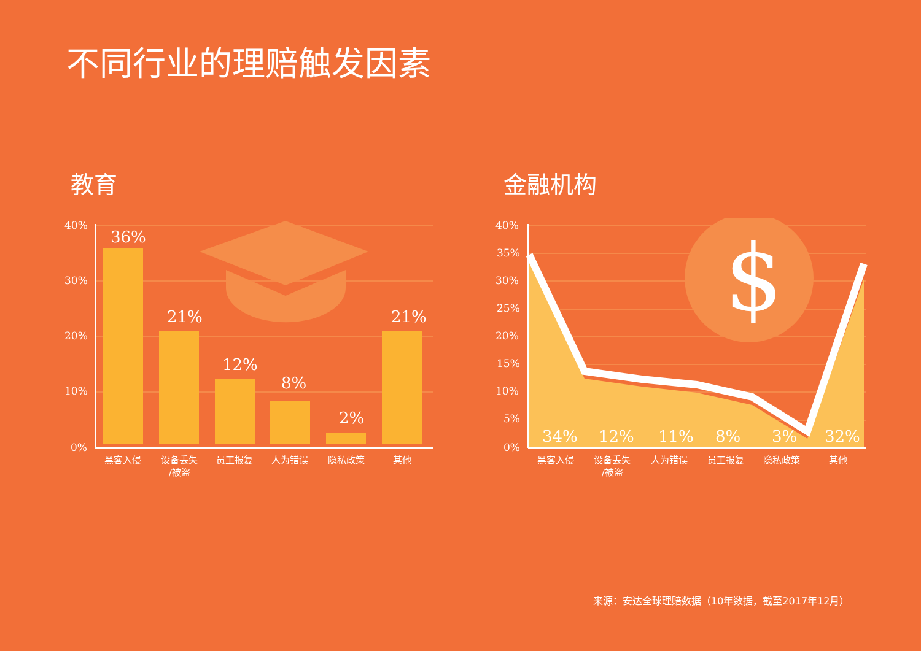不同行业的理赔触发因素
教育 金融机构
40%
30%
20%
10%
0%
36%
21%
12%
8%
2%
21%
黑客入侵
设备丢失
/被盗
员工报复
人为错误
隐私政策
其他
$
40%
35%
30%
25%
20%
15%
10%
5%
0%
34%
12%
11%
8%
3%
32%
黑客入侵
设备丢失
/被盗
人为错误
员工报复
隐私政策
其他
来源：安达全球理赔数据（10年数据，截至2017年12月）